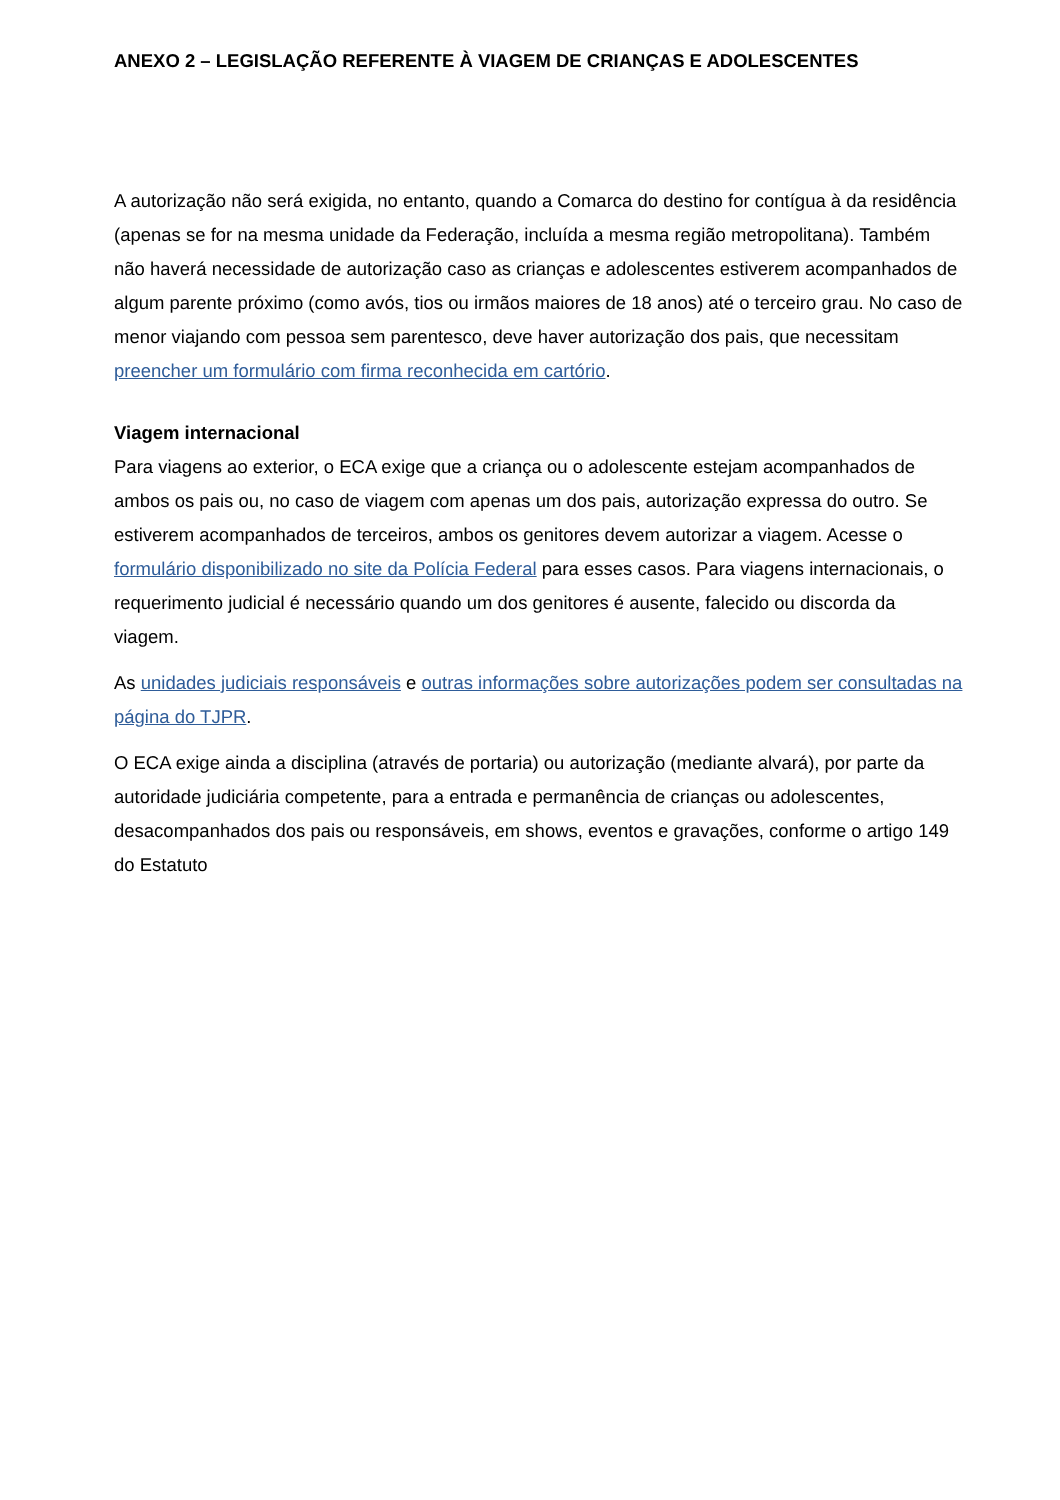ANEXO 2 – LEGISLAÇÃO REFERENTE À VIAGEM DE CRIANÇAS E ADOLESCENTES
A autorização não será exigida, no entanto, quando a Comarca do destino for contígua à da residência (apenas se for na mesma unidade da Federação, incluída a mesma região metropolitana). Também não haverá necessidade de autorização caso as crianças e adolescentes estiverem acompanhados de algum parente próximo (como avós, tios ou irmãos maiores de 18 anos) até o terceiro grau. No caso de menor viajando com pessoa sem parentesco, deve haver autorização dos pais, que necessitam preencher um formulário com firma reconhecida em cartório.
Viagem internacional
Para viagens ao exterior, o ECA exige que a criança ou o adolescente estejam acompanhados de ambos os pais ou, no caso de viagem com apenas um dos pais, autorização expressa do outro. Se estiverem acompanhados de terceiros, ambos os genitores devem autorizar a viagem. Acesse o formulário disponibilizado no site da Polícia Federal para esses casos. Para viagens internacionais, o requerimento judicial é necessário quando um dos genitores é ausente, falecido ou discorda da viagem.
As unidades judiciais responsáveis e outras informações sobre autorizações podem ser consultadas na página do TJPR.
O ECA exige ainda a disciplina (através de portaria) ou autorização (mediante alvará), por parte da autoridade judiciária competente, para a entrada e permanência de crianças ou adolescentes, desacompanhados dos pais ou responsáveis, em shows, eventos e gravações, conforme o artigo 149 do Estatuto